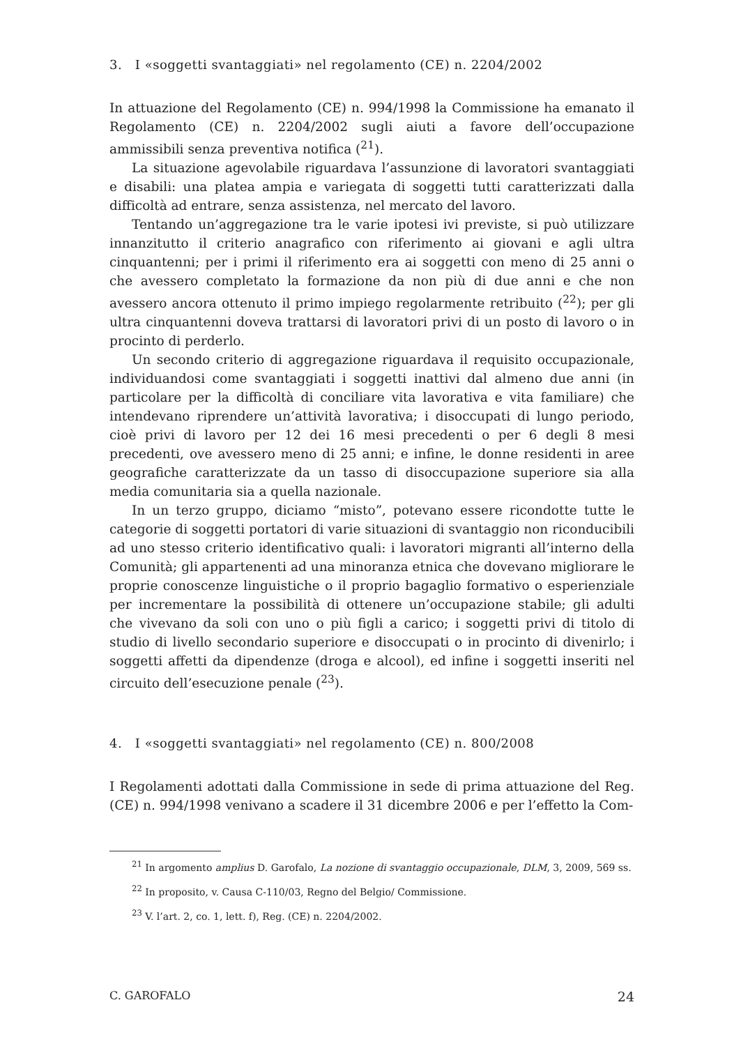3. I «soggetti svantaggiati» nel regolamento (CE) n. 2204/2002
In attuazione del Regolamento (CE) n. 994/1998 la Commissione ha emanato il Regolamento (CE) n. 2204/2002 sugli aiuti a favore dell’occupazione ammissibili senza preventiva notifica (<sup>21</sup>).
La situazione agevolabile riguardava l’assunzione di lavoratori svantaggiati e disabili: una platea ampia e variegata di soggetti tutti caratterizzati dalla difficoltà ad entrare, senza assistenza, nel mercato del lavoro.
Tentando un’aggregazione tra le varie ipotesi ivi previste, si può utilizzare innanzitutto il criterio anagrafico con riferimento ai giovani e agli ultra cinquantenni; per i primi il riferimento era ai soggetti con meno di 25 anni o che avessero completato la formazione da non più di due anni e che non avessero ancora ottenuto il primo impiego regolarmente retribuito (<sup>22</sup>); per gli ultra cinquantenni doveva trattarsi di lavoratori privi di un posto di lavoro o in procinto di perderlo.
Un secondo criterio di aggregazione riguardava il requisito occupazionale, individuandosi come svantaggiati i soggetti inattivi dal almeno due anni (in particolare per la difficoltà di conciliare vita lavorativa e vita familiare) che intendevano riprendere un’attività lavorativa; i disoccupati di lungo periodo, cioè privi di lavoro per 12 dei 16 mesi precedenti o per 6 degli 8 mesi precedenti, ove avessero meno di 25 anni; e infine, le donne residenti in aree geografiche caratterizzate da un tasso di disoccupazione superiore sia alla media comunitaria sia a quella nazionale.
In un terzo gruppo, diciamo “misto”, potevano essere ricondotte tutte le categorie di soggetti portatori di varie situazioni di svantaggio non riconducibili ad uno stesso criterio identificativo quali: i lavoratori migranti all’interno della Comunità; gli appartenenti ad una minoranza etnica che dovevano migliorare le proprie conoscenze linguistiche o il proprio bagaglio formativo o esperienziale per incrementare la possibilità di ottenere un’occupazione stabile; gli adulti che vivevano da soli con uno o più figli a carico; i soggetti privi di titolo di studio di livello secondario superiore e disoccupati o in procinto di divenirlo; i soggetti affetti da dipendenze (droga e alcool), ed infine i soggetti inseriti nel circuito dell’esecuzione penale (<sup>23</sup>).
4. I «soggetti svantaggiati» nel regolamento (CE) n. 800/2008
I Regolamenti adottati dalla Commissione in sede di prima attuazione del Reg. (CE) n. 994/1998 venivano a scadere il 31 dicembre 2006 e per l’effetto la Com-
<sup>21</sup> In argomento amplius D. Garofalo, La nozione di svantaggio occupazionale, DLM, 3, 2009, 569 ss.
<sup>22</sup> In proposito, v. Causa C-110/03, Regno del Belgio/ Commissione.
<sup>23</sup> V. l’art. 2, co. 1, lett. f), Reg. (CE) n. 2204/2002.
C. GAROFALO 24